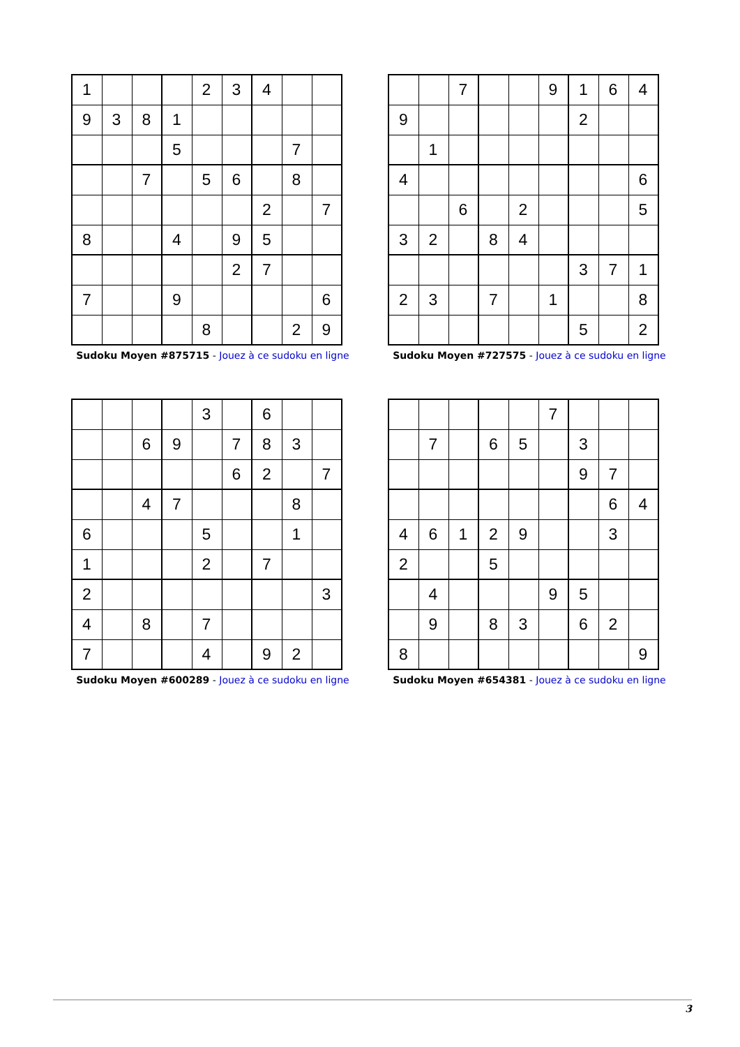| 1 | | | | 2 | 3 | 4 | | |
| 9 | 3 | 8 | 1 | | | | | |
| | | | 5 | | | | 7 | |
| | | 7 | | 5 | 6 | | 8 | |
| | | | | | | 2 | | 7 |
| 8 | | | 4 | | 9 | 5 | | |
| | | | | | 2 | 7 | | |
| 7 | | | 9 | | | | | 6 |
| | | | | 8 | | | 2 | 9 |
Sudoku Moyen #875715 - Jouez à ce sudoku en ligne
| | | 7 | | | 9 | 1 | 6 | 4 |
| 9 | | | | | | 2 | | |
| | 1 | | | | | | | |
| 4 | | | | | | | | 6 |
| | | 6 | | 2 | | | | 5 |
| 3 | 2 | | 8 | 4 | | | | |
| | | | | | | 3 | 7 | 1 |
| 2 | 3 | | 7 | | 1 | | | 8 |
| | | | | | | 5 | | 2 |
Sudoku Moyen #727575 - Jouez à ce sudoku en ligne
| | | | | 3 | | 6 | | |
| | | 6 | 9 | | 7 | 8 | 3 | |
| | | | | | 6 | 2 | | 7 |
| | | 4 | 7 | | | | 8 | |
| 6 | | | | 5 | | | 1 | |
| 1 | | | | 2 | | 7 | | |
| 2 | | | | | | | | 3 |
| 4 | | 8 | | 7 | | | | |
| 7 | | | | 4 | | 9 | 2 | |
Sudoku Moyen #600289 - Jouez à ce sudoku en ligne
| | | | | | 7 | | | |
| | 7 | | 6 | 5 | | 3 | | |
| | | | | | | 9 | 7 | |
| | | | | | | | 6 | 4 |
| 4 | 6 | 1 | 2 | 9 | | | 3 | |
| 2 | | | 5 | | | | | |
| | 4 | | | | 9 | 5 | | |
| | 9 | | 8 | 3 | | 6 | 2 | |
| 8 | | | | | | | | 9 |
Sudoku Moyen #654381 - Jouez à ce sudoku en ligne
3